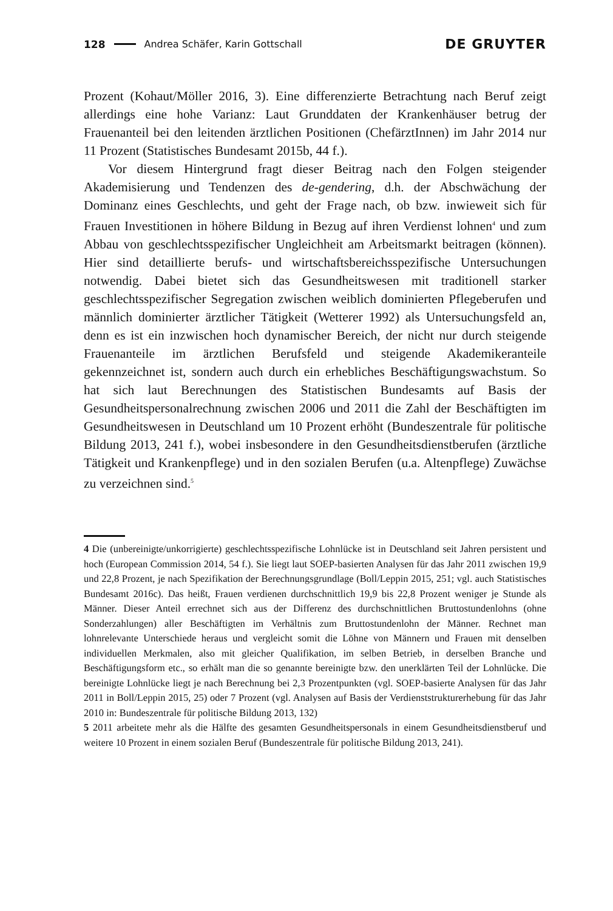128 Andrea Schäfer, Karin Gottschall DE GRUYTER
Prozent (Kohaut/Möller 2016, 3). Eine differenzierte Betrachtung nach Beruf zeigt allerdings eine hohe Varianz: Laut Grunddaten der Krankenhäuser betrug der Frauenanteil bei den leitenden ärztlichen Positionen (ChefärztInnen) im Jahr 2014 nur 11 Prozent (Statistisches Bundesamt 2015b, 44 f.).
Vor diesem Hintergrund fragt dieser Beitrag nach den Folgen steigender Akademisierung und Tendenzen des de-gendering, d.h. der Abschwächung der Dominanz eines Geschlechts, und geht der Frage nach, ob bzw. inwieweit sich für Frauen Investitionen in höhere Bildung in Bezug auf ihren Verdienst lohnen<sup>4</sup> und zum Abbau von geschlechtsspezifischer Ungleichheit am Arbeitsmarkt beitragen (können). Hier sind detaillierte berufs- und wirtschaftsbereichsspezifische Untersuchungen notwendig. Dabei bietet sich das Gesundheitswesen mit traditionell starker geschlechtsspezifischer Segregation zwischen weiblich dominierten Pflegeberufen und männlich dominierter ärztlicher Tätigkeit (Wetterer 1992) als Untersuchungsfeld an, denn es ist ein inzwischen hoch dynamischer Bereich, der nicht nur durch steigende Frauenanteile im ärztlichen Berufsfeld und steigende Akademikeranteile gekennzeichnet ist, sondern auch durch ein erhebliches Beschäftigungswachstum. So hat sich laut Berechnungen des Statistischen Bundesamts auf Basis der Gesundheitspersonalrechnung zwischen 2006 und 2011 die Zahl der Beschäftigten im Gesundheitswesen in Deutschland um 10 Prozent erhöht (Bundeszentrale für politische Bildung 2013, 241 f.), wobei insbesondere in den Gesundheitsdienstberufen (ärztliche Tätigkeit und Krankenpflege) und in den sozialen Berufen (u.a. Altenpflege) Zuwächse zu verzeichnen sind.<sup>5</sup>
4 Die (unbereinigte/unkorrigierte) geschlechtsspezifische Lohnlücke ist in Deutschland seit Jahren persistent und hoch (European Commission 2014, 54 f.). Sie liegt laut SOEP-basierten Analysen für das Jahr 2011 zwischen 19,9 und 22,8 Prozent, je nach Spezifikation der Berechnungsgrundlage (Boll/Leppin 2015, 251; vgl. auch Statistisches Bundesamt 2016c). Das heißt, Frauen verdienen durchschnittlich 19,9 bis 22,8 Prozent weniger je Stunde als Männer. Dieser Anteil errechnet sich aus der Differenz des durchschnittlichen Bruttostundenlohns (ohne Sonderzahlungen) aller Beschäftigten im Verhältnis zum Bruttostundenlohn der Männer. Rechnet man lohnrelevante Unterschiede heraus und vergleicht somit die Löhne von Männern und Frauen mit denselben individuellen Merkmalen, also mit gleicher Qualifikation, im selben Betrieb, in derselben Branche und Beschäftigungsform etc., so erhält man die so genannte bereinigte bzw. den unerklärten Teil der Lohnlücke. Die bereinigte Lohnlücke liegt je nach Berechnung bei 2,3 Prozentpunkten (vgl. SOEP-basierte Analysen für das Jahr 2011 in Boll/Leppin 2015, 25) oder 7 Prozent (vgl. Analysen auf Basis der Verdienststrukturerhebung für das Jahr 2010 in: Bundeszentrale für politische Bildung 2013, 132)
5 2011 arbeitete mehr als die Hälfte des gesamten Gesundheitspersonals in einem Gesundheitsdienstberuf und weitere 10 Prozent in einem sozialen Beruf (Bundeszentrale für politische Bildung 2013, 241).